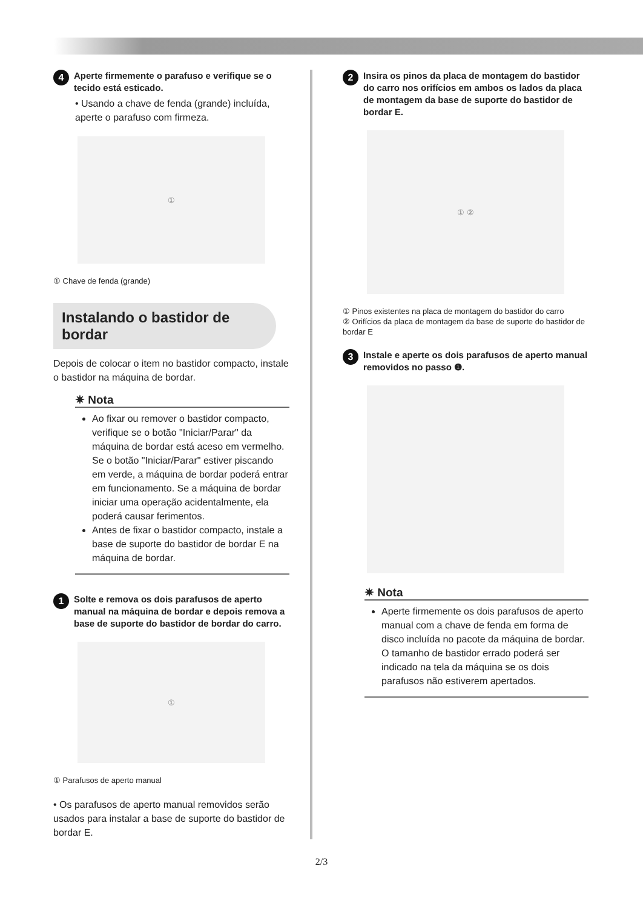4 Aperte firmemente o parafuso e verifique se o tecido está esticado.
• Usando a chave de fenda (grande) incluída, aperte o parafuso com firmeza.
①
① Chave de fenda (grande)
Instalando o bastidor de bordar
Depois de colocar o item no bastidor compacto, instale o bastidor na máquina de bordar.
✷ Nota
Ao fixar ou remover o bastidor compacto, verifique se o botão "Iniciar/Parar" da máquina de bordar está aceso em vermelho. Se o botão "Iniciar/Parar" estiver piscando em verde, a máquina de bordar poderá entrar em funcionamento. Se a máquina de bordar iniciar uma operação acidentalmente, ela poderá causar ferimentos.
Antes de fixar o bastidor compacto, instale a base de suporte do bastidor de bordar E na máquina de bordar.
1 Solte e remova os dois parafusos de aperto manual na máquina de bordar e depois remova a base de suporte do bastidor de bordar do carro.
①
① Parafusos de aperto manual
• Os parafusos de aperto manual removidos serão usados para instalar a base de suporte do bastidor de bordar E.
2 Insira os pinos da placa de montagem do bastidor do carro nos orifícios em ambos os lados da placa de montagem da base de suporte do bastidor de bordar E.
① ②
① Pinos existentes na placa de montagem do bastidor do carro
② Orifícios da placa de montagem da base de suporte do bastidor de bordar E
3 Instale e aperte os dois parafusos de aperto manual removidos no passo ❶.
✷ Nota
Aperte firmemente os dois parafusos de aperto manual com a chave de fenda em forma de disco incluída no pacote da máquina de bordar. O tamanho de bastidor errado poderá ser indicado na tela da máquina se os dois parafusos não estiverem apertados.
2/3